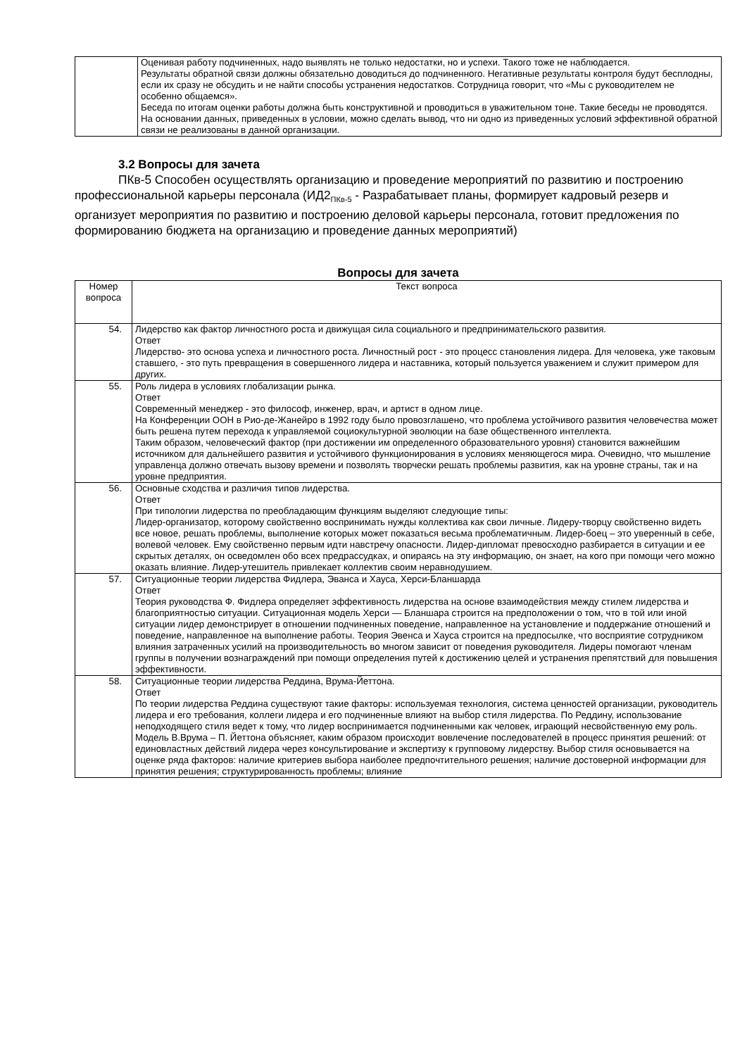| | Оценивая работу подчиненных, надо выявлять не только недостатки, но и успехи. Такого тоже не наблюдается. Результаты обратной связи должны обязательно доводиться до подчиненного. Негативные результаты контроля будут бесплодны, если их сразу не обсудить и не найти способы устранения недостатков. Сотрудница говорит, что «Мы с руководителем не особенно общаемся». Беседа по итогам оценки работы должна быть конструктивной и проводиться в уважительном тоне. Такие беседы не проводятся. На основании данных, приведенных в условии, можно сделать вывод, что ни одно из приведенных условий эффективной обратной связи не реализованы в данной организации. |
3.2 Вопросы для зачета
ПКв-5 Способен осуществлять организацию и проведение мероприятий по развитию и построению профессиональной карьеры персонала (ИД2<sub>ПКв-5</sub> - Разрабатывает планы, формирует кадровый резерв и организует мероприятия по развитию и построению деловой карьеры персонала, готовит предложения по формированию бюджета на организацию и проведение данных мероприятий)
Вопросы для зачета
| Номер вопроса | Текст вопроса |
| --- | --- |
| 54. | Лидерство как фактор личностного роста и движущая сила социального и предпринимательского развития. Ответ Лидерство- это основа успеха и личностного роста. Личностный рост - это процесс становления лидера. Для человека, уже таковым ставшего, - это путь превращения в совершенного лидера и наставника, который пользуется уважением и служит примером для других. |
| 55. | Роль лидера в условиях глобализации рынка. Ответ Современный менеджер - это философ, инженер, врач, и артист в одном лице. На Конференции ООН в Рио-де-Жанейро в 1992 году было провозглашено, что проблема устойчивого развития человечества может быть решена путем перехода к управляемой социокультурной эволюции на базе общественного интеллекта. Таким образом, человеческий фактор (при достижении им определенного образовательного уровня) становится важнейшим источником для дальнейшего развития и устойчивого функционирования в условиях меняющегося мира. Очевидно, что мышление управленца должно отвечать вызову времени и позволять творчески решать проблемы развития, как на уровне страны, так и на уровне предприятия. |
| 56. | Основные сходства и различия типов лидерства. Ответ При типологии лидерства по преобладающим функциям выделяют следующие типы: Лидер-организатор, которому свойственно воспринимать нужды коллектива как свои личные. Лидеру-творцу свойственно видеть все новое, решать проблемы, выполнение которых может показаться весьма проблематичным. Лидер-боец – это уверенный в себе, волевой человек. Ему свойственно первым идти навстречу опасности. Лидер-дипломат превосходно разбирается в ситуации и ее скрытых деталях, он осведомлен обо всех предрассудках, и опираясь на эту информацию, он знает, на кого при помощи чего можно оказать влияние. Лидер-утешитель привлекает коллектив своим неравнодушием. |
| 57. | Ситуационные теории лидерства Фидлера, Эванса и Хауса, Херси-Бланшарда Ответ Теория руководства Ф. Фидлера определяет эффективность лидерства на основе взаимодействия между стилем лидерства и благоприятностью ситуации. Ситуационная модель Херси — Бланшара строится на предположении о том, что в той или иной ситуации лидер демонстрирует в отношении подчиненных поведение, направленное на установление и поддержание отношений и поведение, направленное на выполнение работы. Теория Эвенса и Хауса строится на предпосылке, что восприятие сотрудником влияния затраченных усилий на производительность во многом зависит от поведения руководителя. Лидеры помогают членам группы в получении вознаграждений при помощи определения путей к достижению целей и устранения препятствий для повышения эффективности. |
| 58. | Ситуационные теории лидерства Реддина, Врума-Йеттона. Ответ По теории лидерства Реддина существуют такие факторы: используемая технология, система ценностей организации, руководитель лидера и его требования, коллеги лидера и его подчиненные влияют на выбор стиля лидерства. По Реддину, использование неподходящего стиля ведет к тому, что лидер воспринимается подчиненными как человек, играющий несвойственную ему роль. Модель В.Врума – П. Йеттона объясняет, каким образом происходит вовлечение последователей в процесс принятия решений: от единовластных действий лидера через консультирование и экспертизу к групповому лидерству. Выбор стиля основывается на оценке ряда факторов: наличие критериев выбора наиболее предпочтительного решения; наличие достоверной информации для принятия решения; структурированность проблемы; влияние |